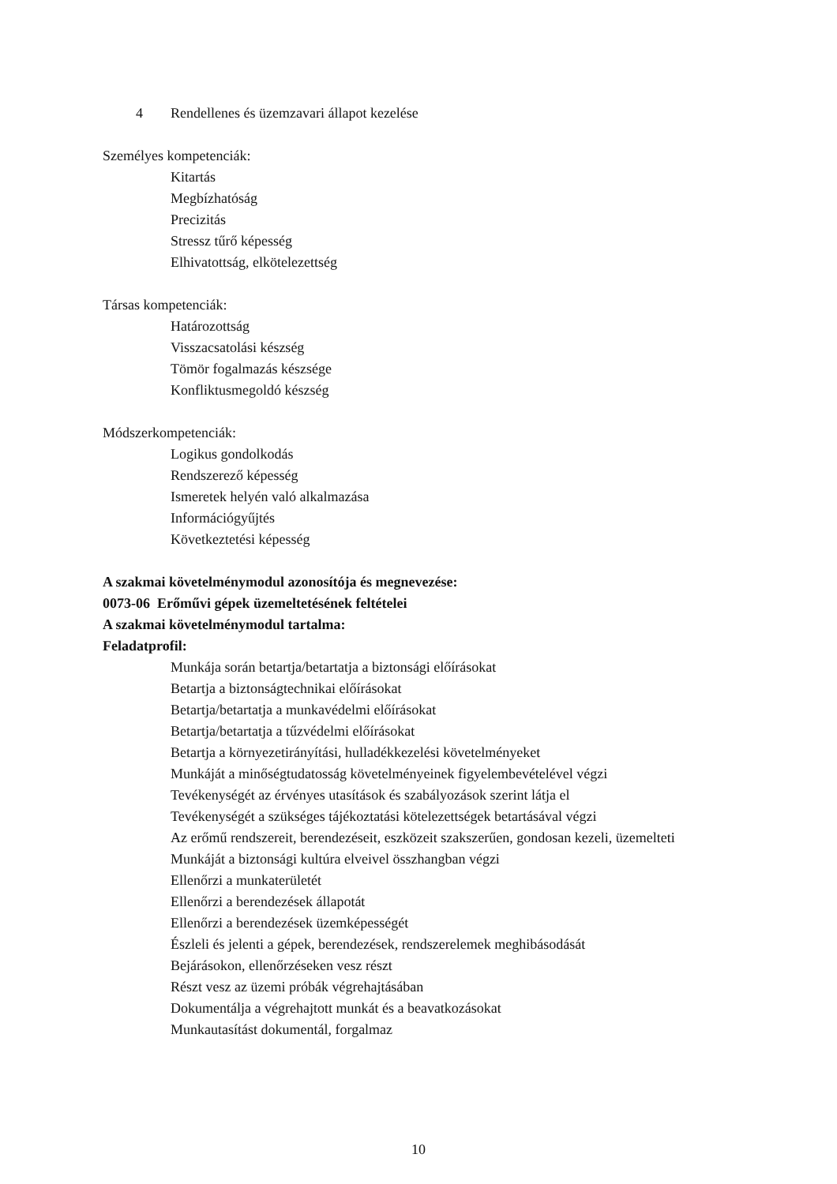4 Rendellenes és üzemzavari állapot kezelése
Személyes kompetenciák:
Kitartás
Megbízhatóság
Precizitás
Stressz tűrő képesség
Elhivatottság, elkötelezettség
Társas kompetenciák:
Határozottság
Visszacsatolási készség
Tömör fogalmazás készsége
Konfliktusmegoldó készség
Módszerkompetenciák:
Logikus gondolkodás
Rendszerező képesség
Ismeretek helyén való alkalmazása
Információgyűjtés
Következtetési képesség
A szakmai követelménymodul azonosítója és megnevezése:
0073-06 Erőművi gépek üzemeltetésének feltételei
A szakmai követelménymodul tartalma:
Feladatprofil:
Munkája során betartja/betartatja a biztonsági előírásokat
Betartja a biztonságtechnikai előírásokat
Betartja/betartatja a munkavédelmi előírásokat
Betartja/betartatja a tűzvédelmi előírásokat
Betartja a környezetirányítási, hulladékkezelési követelményeket
Munkáját a minőségtudatosság követelményeinek figyelembevételével végzi
Tevékenységét az érvényes utasítások és szabályozások szerint látja el
Tevékenységét a szükséges tájékoztatási kötelezettségek betartásával végzi
Az erőmű rendszereit, berendezéseit, eszközeit szakszerűen, gondosan kezeli, üzemelteti
Munkáját a biztonsági kultúra elveivel összhangban végzi
Ellenőrzi a munkaterületét
Ellenőrzi a berendezések állapotát
Ellenőrzi a berendezések üzemképességét
Észleli és jelenti a gépek, berendezések, rendszerelemek meghibásodását
Bejárásokon, ellenőrzéseken vesz részt
Részt vesz az üzemi próbák végrehajtásában
Dokumentálja a végrehajtott munkát és a beavatkozásokat
Munkautasítást dokumentál, forgalmaz
10